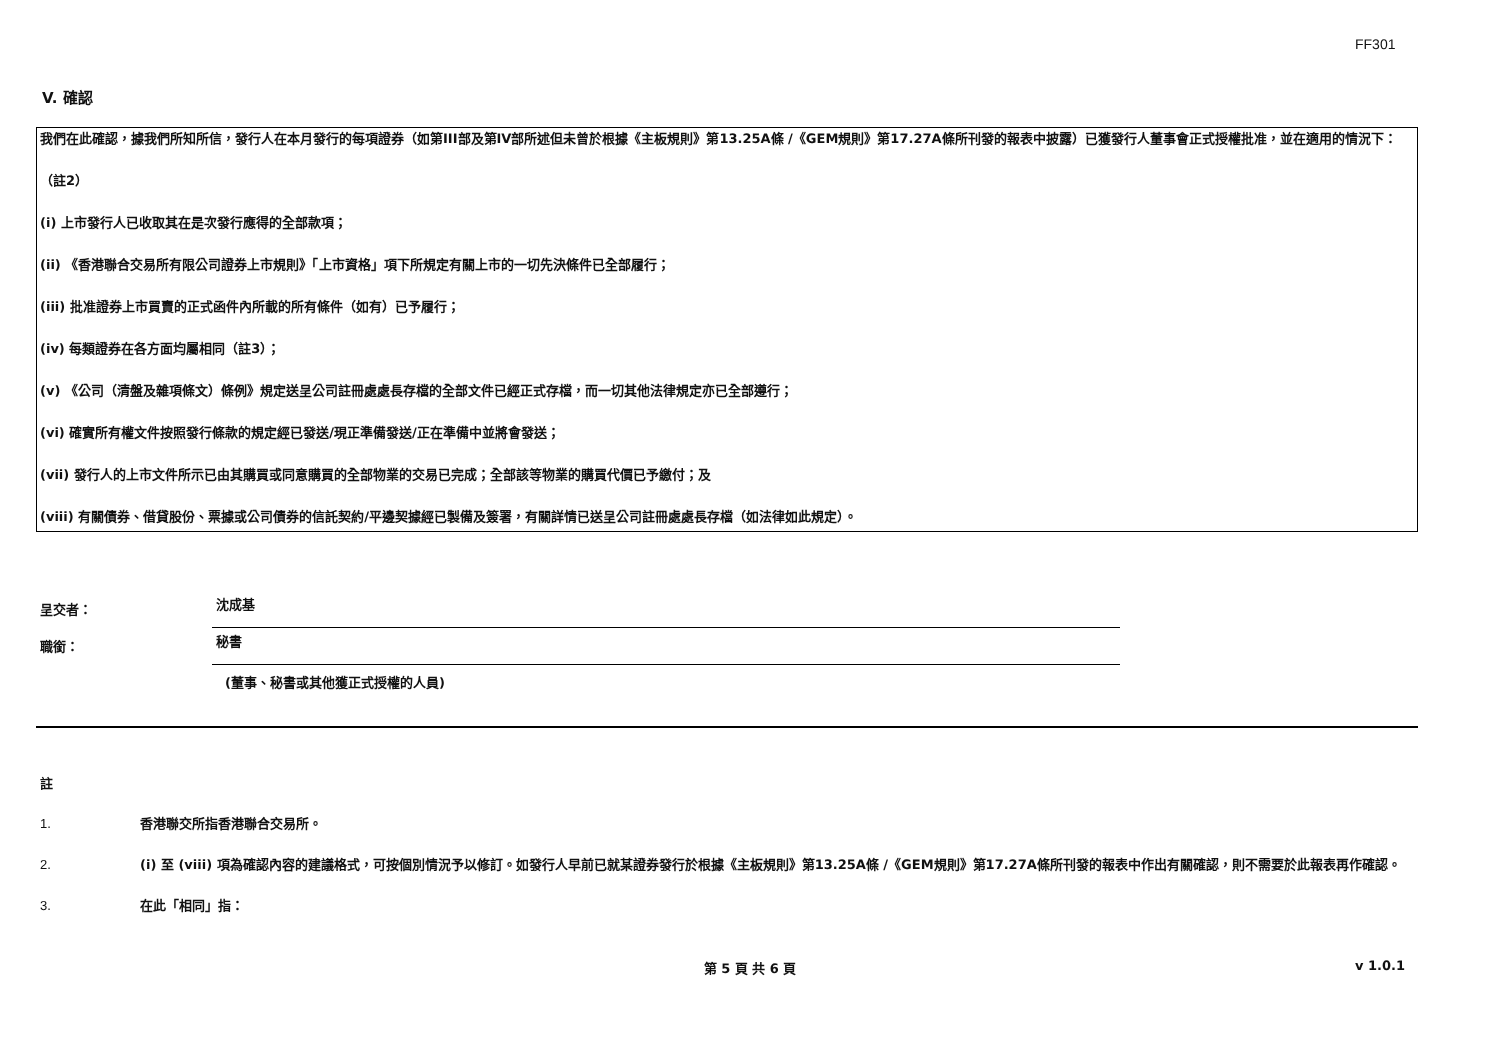FF301
V. 確認
我們在此確認，據我們所知所信，發行人在本月發行的每項證券（如第III部及第IV部所述但未曾於根據《主板規則》第13.25A條 /《GEM規則》第17.27A條所刊發的報表中披露）已獲發行人董事會正式授權批准，並在適用的情況下：
（註2）
(i) 上市發行人已收取其在是次發行應得的全部款項；
(ii) 《香港聯合交易所有限公司證券上市規則》「上市資格」項下所規定有關上市的一切先決條件已全部履行；
(iii) 批准證券上市買賣的正式函件內所載的所有條件（如有）已予履行；
(iv) 每類證券在各方面均屬相同（註3）；
(v) 《公司（清盤及雜項條文）條例》規定送呈公司註冊處處長存檔的全部文件已經正式存檔，而一切其他法律規定亦已全部遵行；
(vi) 確實所有權文件按照發行條款的規定經已發送/現正準備發送/正在準備中並將會發送；
(vii) 發行人的上市文件所示已由其購買或同意購買的全部物業的交易已完成；全部該等物業的購買代價已予繳付；及
(viii) 有關債券、借貸股份、票據或公司債券的信託契約/平邊契據經已製備及簽署，有關詳情已送呈公司註冊處處長存檔（如法律如此規定）。
呈交者： 沈成基
職銜： 秘書
(董事、秘書或其他獲正式授權的人員)
註
1. 香港聯交所指香港聯合交易所。
2. (i) 至 (viii) 項為確認內容的建議格式，可按個別情況予以修訂。如發行人早前已就某證券發行於根據《主板規則》第13.25A條 /《GEM規則》第17.27A條所刊發的報表中作出有關確認，則不需要於此報表再作確認。
3. 在此「相同」指：
第 5 頁 共 6 頁 v 1.0.1